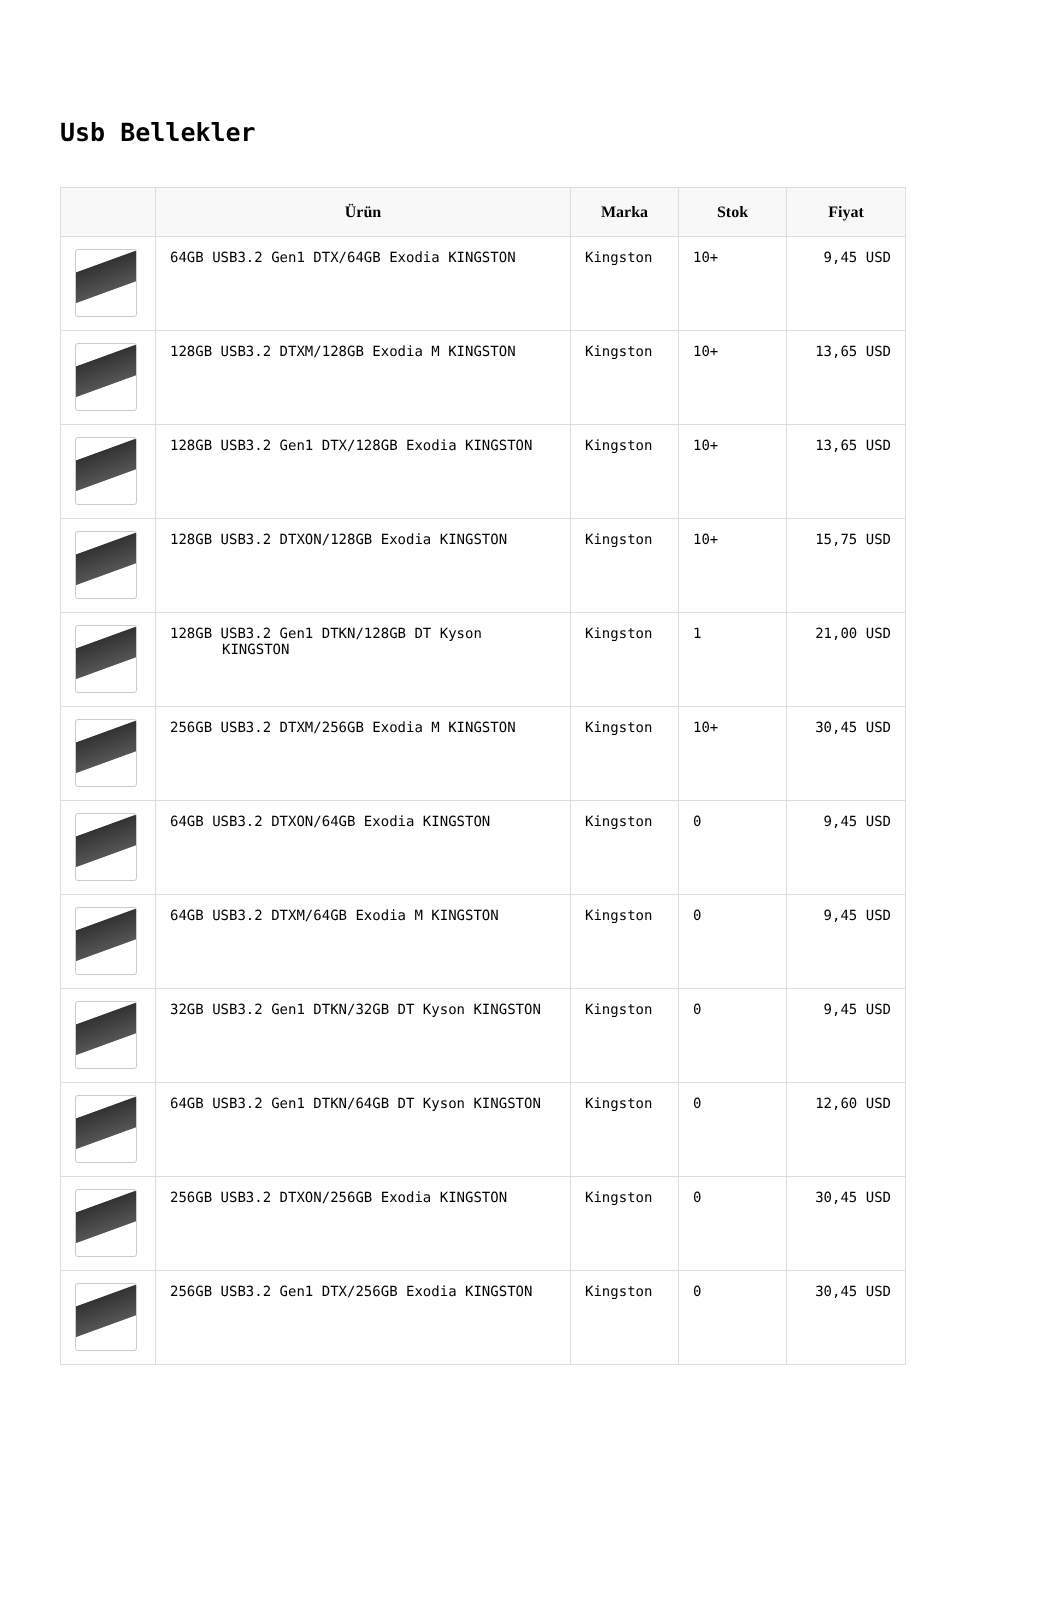Usb Bellekler
| | Ürün | Marka | Stok | Fiyat |
| --- | --- | --- | --- | --- |
| | 64GB USB3.2 Gen1 DTX/64GB Exodia KINGSTON | Kingston | 10+ | 9,45 USD |
| | 128GB USB3.2 DTXM/128GB Exodia M KINGSTON | Kingston | 10+ | 13,65 USD |
| | 128GB USB3.2 Gen1 DTX/128GB Exodia KINGSTON | Kingston | 10+ | 13,65 USD |
| | 128GB USB3.2 DTXON/128GB Exodia KINGSTON | Kingston | 10+ | 15,75 USD |
| | 128GB USB3.2 Gen1 DTKN/128GB DT Kyson KINGSTON | Kingston | 1 | 21,00 USD |
| | 256GB USB3.2 DTXM/256GB Exodia M KINGSTON | Kingston | 10+ | 30,45 USD |
| | 64GB USB3.2 DTXON/64GB Exodia KINGSTON | Kingston | 0 | 9,45 USD |
| | 64GB USB3.2 DTXM/64GB Exodia M KINGSTON | Kingston | 0 | 9,45 USD |
| | 32GB USB3.2 Gen1 DTKN/32GB DT Kyson KINGSTON | Kingston | 0 | 9,45 USD |
| | 64GB USB3.2 Gen1 DTKN/64GB DT Kyson KINGSTON | Kingston | 0 | 12,60 USD |
| | 256GB USB3.2 DTXON/256GB Exodia KINGSTON | Kingston | 0 | 30,45 USD |
| | 256GB USB3.2 Gen1 DTX/256GB Exodia KINGSTON | Kingston | 0 | 30,45 USD |